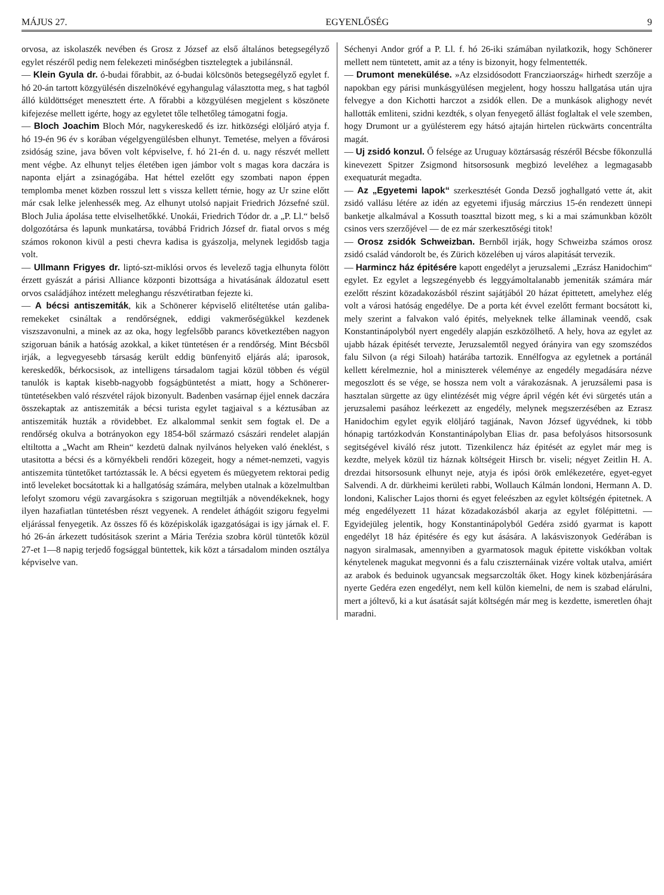MÁJUS 27. EGYENLŐSÉG 9
orvosa, az iskolaszék nevében és Grosz z József az első általános betegsegélyző egylet részéről pedig nem felekezeti minőségben tisztelegtek a jubilánsnál.
— Klein Gyula dr. ó-budai főrabbit, az ó-budai kölcsönös betegsegélyző egylet f. hó 20-án tartott közgyülésén diszelnökévé egyhangulag választotta meg, s hat tagból álló küldöttséget menesztett érte. A főrabbi a közgyülésen megjelent s köszönete kifejezése mellett igérte, hogy az egyletet tőle telhetőleg támogatni fogja.
— Bloch Joachim Bloch Mór, nagykereskedő és izr. hitközségi elöljáró atyja f. hó 19-én 96 év s korában végelgyengülésben elhunyt. Temetése, melyen a fővárosi zsidóság szine, java bőven volt képviselve, f. hó 21-én d. u. nagy részvét mellett ment végbe. Az elhunyt teljes életében igen jámbor volt s magas kora daczára is naponta eljárt a zsinagógába. Hat héttel ezelőtt egy szombati napon éppen templomba menet közben rosszul lett s vissza kellett térnie, hogy az Ur szine előtt már csak lelke jelenhessék meg. Az elhunyt utolsó napjait Friedrich Józsefné szül. Bloch Julia ápolása tette elviselhetőkké. Unokái, Friedrich Tódor dr. a „P. Ll.“ belső dolgozótársa és lapunk munkatársa, továbbá Fridrich József dr. fiatal orvos s még számos rokonon kivül a pesti chevra kadisa is gyászolja, melynek legidősb tagja volt.
— Ullmann Frigyes dr. liptó-szt-miklósi orvos és levelező tagja elhunyta fölött érzett gyászát a párisi Alliance központi bizottsága a hivatásának áldozatul esett orvos családjához intézett meleghangu részvétiratban fejezte ki.
— A bécsi antiszemiták, kik a Schönerer képviselő elitéltetése után galiba-remekeket csináltak a rendőrségnek, eddigi vakmerőségükkel kezdenek viszszavonulni, a minek az az oka, hogy legfelsőbb parancs következtében nagyon szigoruan bánik a hatóság azokkal, a kiket tüntetésen ér a rendőrség. Mint Bécsből irják, a legvegyesebb társaság került eddig bünfenyitő eljárás alá; iparosok, kereskedők, bérkocsisok, az intelligens társadalom tagjai közül többen és végül tanulók is kaptak kisebb-nagyobb fogságbüntetést a miatt, hogy a Schönerer-tüntetésekben való részvétel rájok bizonyult. Badenben vasárnap éjjel ennek daczára összekaptak az antiszemiták a bécsi turista egylet tagjaival s a kéztusában az antiszemiták huzták a rövidebbet. Ez alkalommal senkit sem fogtak el. De a rendőrség okulva a botrányokon egy 1854-ből származó császári rendelet alapján eltiltotta a „Wacht am Rhein“ kezdetü dalnak nyilvános helyeken való éneklést, s utasitotta a bécsi és a környékbeli rendőri közegeit, hogy a német-nemzeti, vagyis antiszemita tüntetőket tartóztassák le. A bécsi egyetem és müegyetem rektorai pedig intő leveleket bocsátottak ki a hallgatóság számára, melyben utalnak a közelmultban lefolyt szomoru végü zavargásokra s szigoruan megtiltják a növendékeknek, hogy ilyen hazafiatlan tüntetésben részt vegyenek. A rendelet áthágóit szigoru fegyelmi eljárással fenyegetik. Az összes fő és középiskolák igazgatóságai is igy járnak el. F. hó 26-án árkezett tudósitások szerint a Mária Terézia szobra körül tüntetők közül 27-et 1—8 napig terjedő fogsággal büntettek, kik közt a társadalom minden osztálya képviselve van.
Séchenyi Andor gróf a P. Ll. f. hó 26-iki számában nyilatkozik, hogy Schönerer mellett nem tüntetett, amit az a tény is bizonyit, hogy felmentették.
— Drumont menekülése. »Az elzsidósodott Francziaország« hirhedt szerzője a napokban egy párisi munkásgyülésen megjelent, hogy hosszu hallgatása után ujra felvegye a don Kichotti harczot a zsidók ellen. De a munkások alighogy nevét hallották emliteni, szidni kezdték, s olyan fenyegető állást foglaltak el vele szemben, hogy Drumont ur a gyülésterem egy hátsó ajtaján hirtelen rückwärts concentrálta magát.
— Uj zsidó konzul. Ő felsége az Uruguay köztársaság részéről Bécsbe főkonzullá kinevezett Spitzer Zsigmond hitsorsosunk megbizó leveléhez a legmagasabb exequaturát megadta.
— Az „Egyetemi lapok“ szerkesztését Gonda Dezső joghallgató vette át, akit zsidó vallásu létére az idén az egyetemi ifjuság márczius 15-én rendezett ünnepi banketje alkalmával a Kossuth toaszttal bizott meg, s ki a mai számunkban közölt csinos vers szerzőjével — de ez már szerkesztőségi titok!
— Orosz zsidók Schweizban. Bernből irják, hogy Schweizba számos orosz zsidó család vándorolt be, és Zürich közelében uj város alapitását tervezik.
— Harmincz ház épitésére kapott engedélyt a jeruzsalemi „Ezrász Hanidochim“ egylet. Ez egylet a legszegényebb és leggyámoltalanabb jemeniták számára már ezelőtt részint közadakozásból részint sajátjából 20 házat épittetett, amelyhez elég volt a városi hatóság engedélye. De a porta két évvel ezelőtt fermant bocsátott ki, mely szerint a falvakon való épités, melyeknek telke államinak veendő, csak Konstantinápolyból nyert engedély alapján eszközölhető. A hely, hova az egylet az ujabb házak épitését tervezte, Jeruzsalemtől negyed órányira van egy szomszédos falu Silvon (a régi Siloah) határába tartozik. Ennélfogva az egyletnek a portánál kellett kérelmeznie, hol a miniszterek véleménye az engedély megadására nézve megoszlott és se vége, se hossza nem volt a várakozásnak. A jeruzsálemi pasa is hasztalan sürgette az ügy elintézését mig végre ápril végén két évi sürgetés után a jeruzsalemi pasához leérkezett az engedély, melynek megszerzésében az Ezrasz Hanidochim egylet egyik elöljáró tagjának, Navon József ügyvédnek, ki több hónapig tartózkodván Konstantinápolyban Elias dr. pasa befolyásos hitsorsosunk segitségével kiváló rész jutott. Tizenkilencz ház épitését az egylet már meg is kezdte, melyek közül tiz háznak költségeit Hirsch br. viseli; négyet Zeitlin H. A. drezdai hitsorsosunk elhunyt neje, atyja és ipósi örök emlékezetére, egyet-egyet Salvendi. A dr. dürkheimi kerületi rabbi, Wollauch Kálmán londoni, Hermann A. D. londoni, Kalischer Lajos thorni és egyet feleészben az egylet költségén épitetnek. A még engedélyezett 11 házat közadakozásból akarja az egylet fölépittetni. — Egyidejüleg jelentik, hogy Konstantinápolyból Gedéra zsidó gyarmat is kapott engedélyt 18 ház épitésére és egy kut ásására. A lakásviszonyok Gedérában is nagyon siralmasak, amennyiben a gyarmatosok maguk épitette viskókban voltak kénytelenek magukat megvonni és a falu cziszternáinak vizére voltak utalva, amiért az arabok és beduinok ugyancsak megsarczolták őket. Hogy kinek közbenjárására nyerte Gedéra ezen engedélyt, nem kell külön kiemelni, de nem is szabad elárulni, mert a jóltevő, ki a kut ásatását saját költségén már meg is kezdette, ismeretlen óhajt maradni.